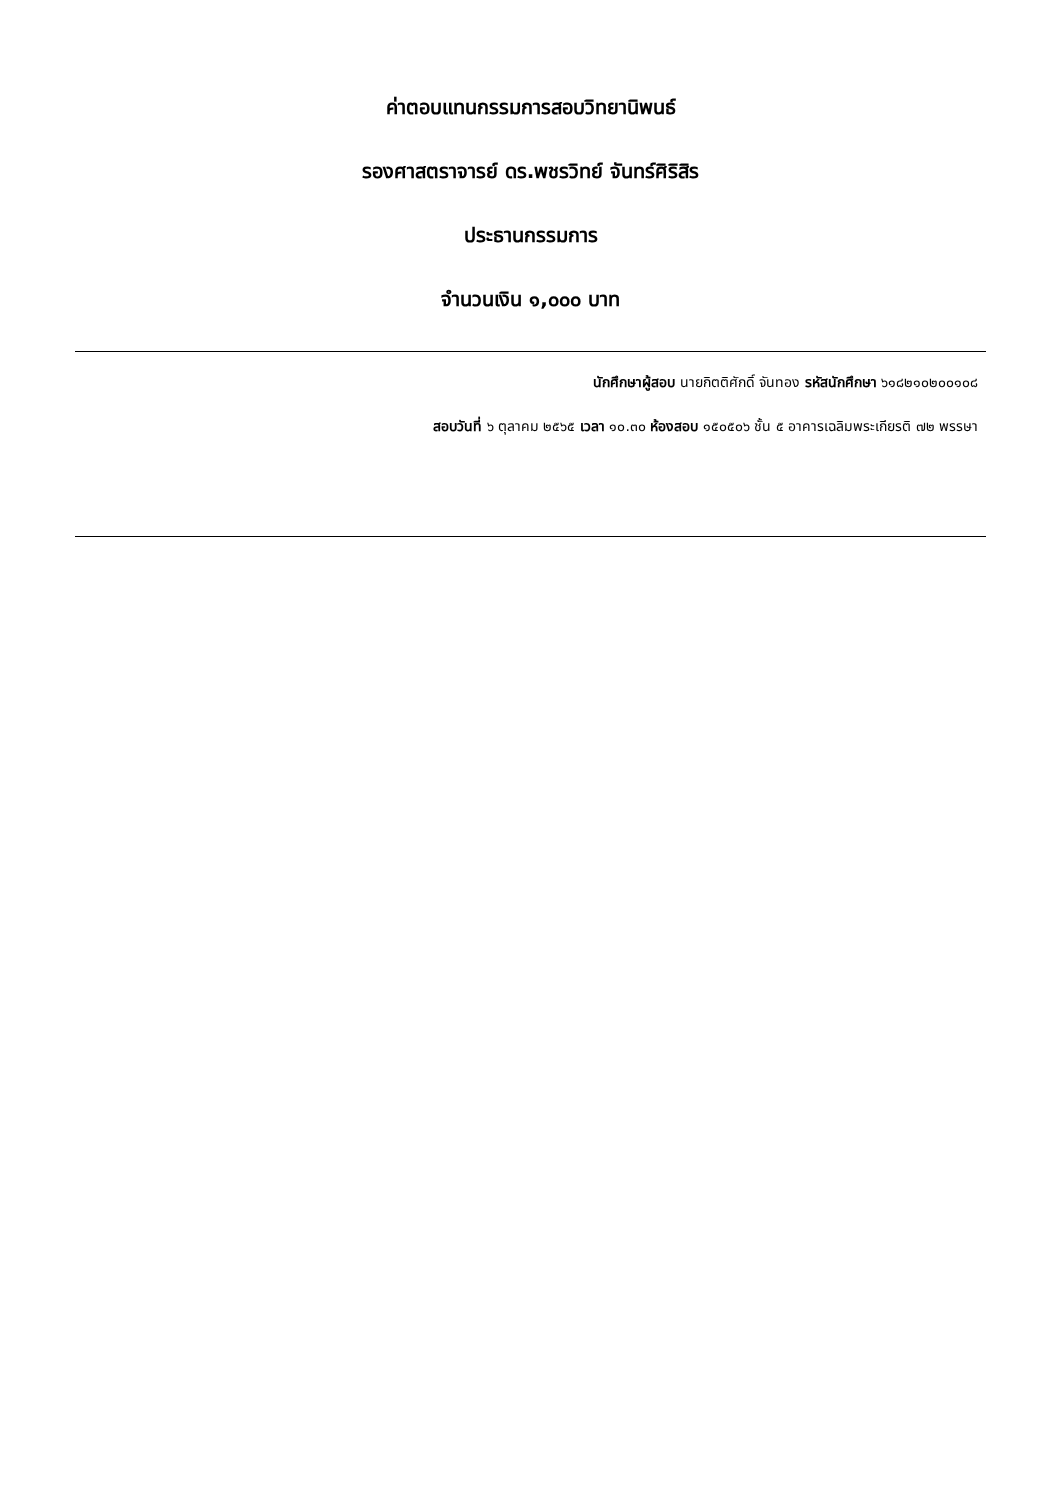ค่าตอบแทนกรรมการสอบวิทยานิพนธ์
รองศาสตราจารย์ ดร.พชรวิทย์ จันทร์ศิริสิร
ประธานกรรมการ
จำนวนเงิน ๑,๐๐๐ บาท
นักศึกษาผู้สอบ นายกิตติศักดิ์ จันทอง รหัสนักศึกษา ๖๑๘๒๑๐๒๐๐๑๐๘
สอบวันที่ ๖ ตุลาคม ๒๕๖๕ เวลา ๑๐.๓๐ ห้องสอบ ๑๕๐๕๐๖ ชั้น ๕ อาคารเฉลิมพระเกียรติ ๗๒ พรรษา